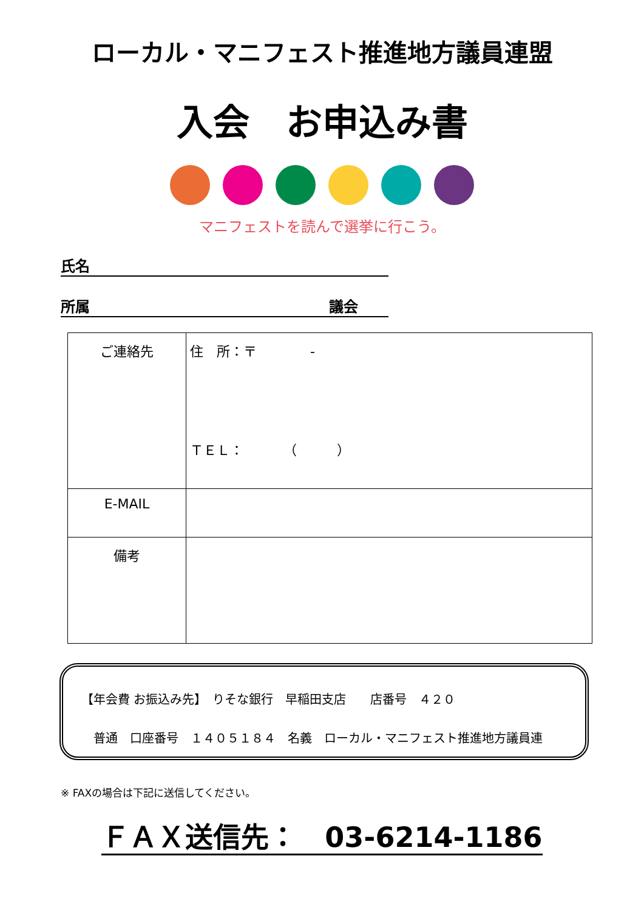ローカル・マニフェスト推進地方議員連盟
入会　お申込み書
マニフェストを読んで選挙に行こう。
氏名
所属 議会
| ご連絡先 | 住 所：〒 - ＴＥＬ： （ ） |
| E-MAIL | |
| 備考 | |
【年会費 お振込み先】　りそな銀行　早稲田支店　　店番号　４２０
　普通　口座番号　１４０５１８４　名義　ローカル・マニフェスト推進地方議員連
※ FAXの場合は下記に送信してください。
ＦＡＸ送信先：　03-6214-1186